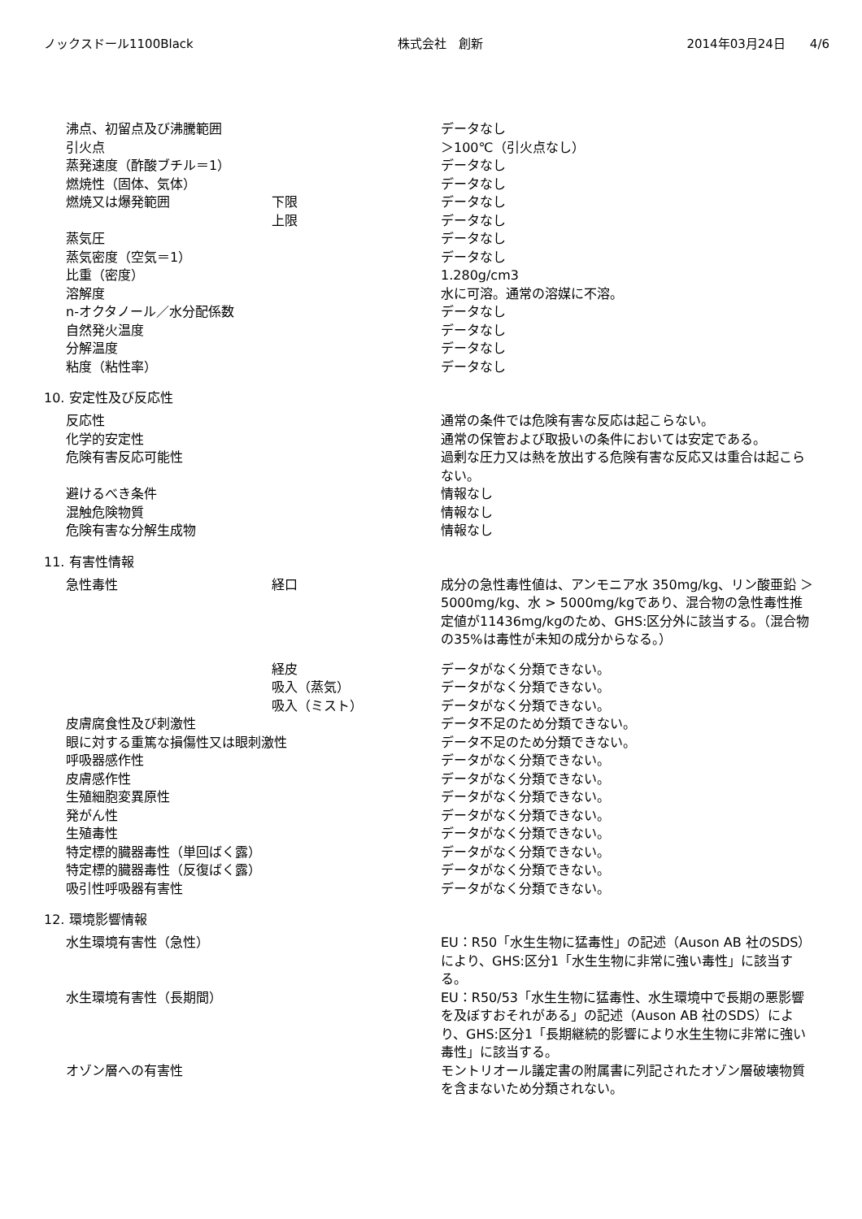ノックスドール1100Black 株式会社　創新 2014年03月24日　　4/6
| 沸点、初留点及び沸騰範囲 | | データなし |
| 引火点 | | ＞100℃（引火点なし） |
| 蒸発速度（酢酸ブチル＝1） | | データなし |
| 燃焼性（固体、気体） | | データなし |
| 燃焼又は爆発範囲 | 下限 | データなし |
| | 上限 | データなし |
| 蒸気圧 | | データなし |
| 蒸気密度（空気＝1） | | データなし |
| 比重（密度） | | 1.280g/cm3 |
| 溶解度 | | 水に可溶。通常の溶媒に不溶。 |
| n-オクタノール／水分配係数 | | データなし |
| 自然発火温度 | | データなし |
| 分解温度 | | データなし |
| 粘度（粘性率） | | データなし |
10. 安定性及び反応性
| 反応性 | | 通常の条件では危険有害な反応は起こらない。 |
| 化学的安定性 | | 通常の保管および取扱いの条件においては安定である。 |
| 危険有害反応可能性 | | 過剰な圧力又は熱を放出する危険有害な反応又は重合は起こらない。 |
| 避けるべき条件 | | 情報なし |
| 混触危険物質 | | 情報なし |
| 危険有害な分解生成物 | | 情報なし |
11. 有害性情報
| 急性毒性 | 経口 | 成分の急性毒性値は、アンモニア水 350mg/kg、リン酸亜鉛 ＞5000mg/kg、水 > 5000mg/kgであり、混合物の急性毒性推定値が11436mg/kgのため、GHS:区分外に該当する。（混合物の35%は毒性が未知の成分からなる。） |
| | 経皮 | データがなく分類できない。 |
| | 吸入（蒸気） | データがなく分類できない。 |
| | 吸入（ミスト） | データがなく分類できない。 |
| 皮膚腐食性及び刺激性 | | データ不足のため分類できない。 |
| 眼に対する重篤な損傷性又は眼刺激性 | | データ不足のため分類できない。 |
| 呼吸器感作性 | | データがなく分類できない。 |
| 皮膚感作性 | | データがなく分類できない。 |
| 生殖細胞変異原性 | | データがなく分類できない。 |
| 発がん性 | | データがなく分類できない。 |
| 生殖毒性 | | データがなく分類できない。 |
| 特定標的臓器毒性（単回ばく露） | | データがなく分類できない。 |
| 特定標的臓器毒性（反復ばく露） | | データがなく分類できない。 |
| 吸引性呼吸器有害性 | | データがなく分類できない。 |
12. 環境影響情報
| 水生環境有害性（急性） | | EU：R50「水生生物に猛毒性」の記述（Auson AB 社のSDS）により、GHS:区分1「水生生物に非常に強い毒性」に該当する。 |
| 水生環境有害性（長期間） | | EU：R50/53「水生生物に猛毒性、水生環境中で長期の悪影響を及ぼすおそれがある」の記述（Auson AB 社のSDS）により、GHS:区分1「長期継続的影響により水生生物に非常に強い毒性」に該当する。 |
| オゾン層への有害性 | | モントリオール議定書の附属書に列記されたオゾン層破壊物質を含まないため分類されない。 |